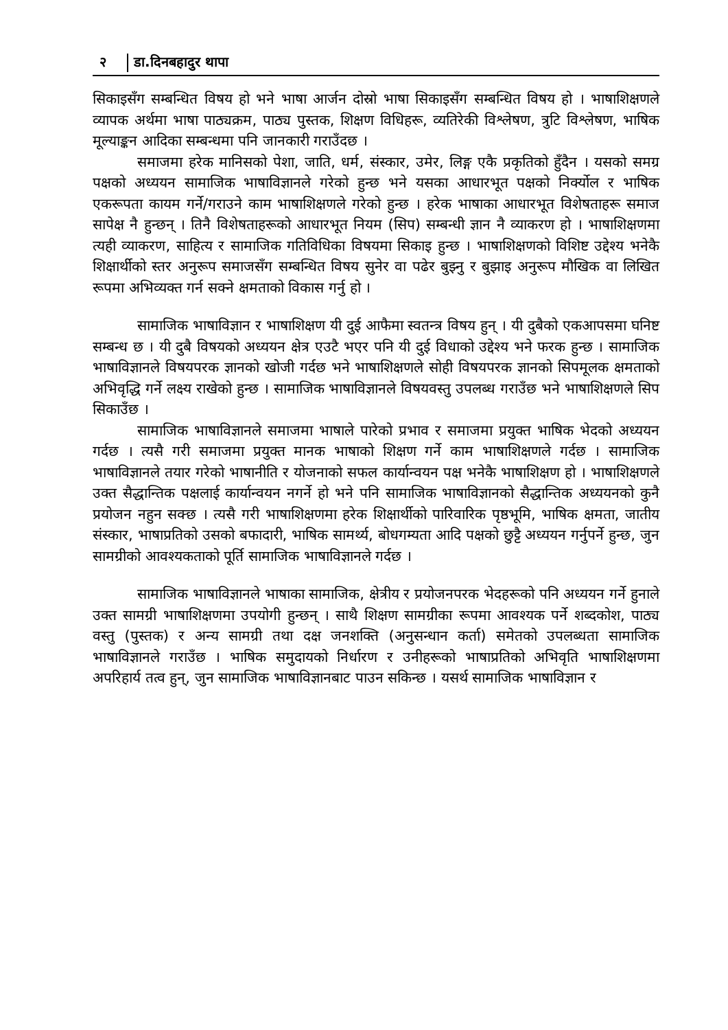२ डा.दिनबहादुर थापा
सिकाइसँग सम्बन्धित विषय हो भने भाषा आर्जन दोस्रो भाषा सिकाइसँग सम्बन्धित विषय हो । भाषाशिक्षणले व्यापक अर्थमा भाषा पाठ्यक्रम, पाठ्य पुस्तक, शिक्षण विधिहरू, व्यतिरेकी विश्लेषण, त्रुटि विश्लेषण, भाषिक मूल्याङ्कन आदिका सम्बन्धमा पनि जानकारी गराउँदछ ।
समाजमा हरेक मानिसको पेशा, जाति, धर्म, संस्कार, उमेर, लिङ्ग एकै प्रकृतिको हुँदैन । यसको समग्र पक्षको अध्ययन सामाजिक भाषाविज्ञानले गरेको हुन्छ भने यसका आधारभूत पक्षको निर्क्योल र भाषिक एकरूपता कायम गर्ने/गराउने काम भाषाशिक्षणले गरेको हुन्छ । हरेक भाषाका आधारभूत विशेषताहरू समाज सापेक्ष नै हुन्छन् । तिनै विशेषताहरूको आधारभूत नियम (सिप) सम्बन्धी ज्ञान नै व्याकरण हो । भाषाशिक्षणमा त्यही व्याकरण, साहित्य र सामाजिक गतिविधिका विषयमा सिकाइ हुन्छ । भाषाशिक्षणको विशिष्ट उद्देश्य भनेकै शिक्षार्थीको स्तर अनुरूप समाजसँग सम्बन्धित विषय सुनेर वा पढेर बुझ्नु र बुझाइ अनुरूप मौखिक वा लिखित रूपमा अभिव्यक्त गर्न सक्ने क्षमताको विकास गर्नु हो ।
सामाजिक भाषाविज्ञान र भाषाशिक्षण यी दुई आफैमा स्वतन्त्र विषय हुन् । यी दुबैको एकआपसमा घनिष्ट सम्बन्ध छ । यी दुबै विषयको अध्ययन क्षेत्र एउटै भएर पनि यी दुई विधाको उद्देश्य भने फरक हुन्छ । सामाजिक भाषाविज्ञानले विषयपरक ज्ञानको खोजी गर्दछ भने भाषाशिक्षणले सोही विषयपरक ज्ञानको सिपमूलक क्षमताको अभिवृद्धि गर्ने लक्ष्य राखेको हुन्छ । सामाजिक भाषाविज्ञानले विषयवस्तु उपलब्ध गराउँछ भने भाषाशिक्षणले सिप सिकाउँछ ।
सामाजिक भाषाविज्ञानले समाजमा भाषाले पारेको प्रभाव र समाजमा प्रयुक्त भाषिक भेदको अध्ययन गर्दछ । त्यसै गरी समाजमा प्रयुक्त मानक भाषाको शिक्षण गर्ने काम भाषाशिक्षणले गर्दछ । सामाजिक भाषाविज्ञानले तयार गरेको भाषानीति र योजनाको सफल कार्यान्वयन पक्ष भनेकै भाषाशिक्षण हो । भाषाशिक्षणले उक्त सैद्धान्तिक पक्षलाई कार्यान्वयन नगर्ने हो भने पनि सामाजिक भाषाविज्ञानको सैद्धान्तिक अध्ययनको कुनै प्रयोजन नहुन सक्छ । त्यसै गरी भाषाशिक्षणमा हरेक शिक्षार्थीको पारिवारिक पृष्ठभूमि, भाषिक क्षमता, जातीय संस्कार, भाषाप्रतिको उसको बफादारी, भाषिक सामर्थ्य, बोधगम्यता आदि पक्षको छुट्टै अध्ययन गर्नुपर्ने हुन्छ, जुन सामग्रीको आवश्यकताको पूर्ति सामाजिक भाषाविज्ञानले गर्दछ ।
सामाजिक भाषाविज्ञानले भाषाका सामाजिक, क्षेत्रीय र प्रयोजनपरक भेदहरूको पनि अध्ययन गर्ने हुनाले उक्त सामग्री भाषाशिक्षणमा उपयोगी हुन्छन् । साथै शिक्षण सामग्रीका रूपमा आवश्यक पर्ने शब्दकोश, पाठ्य वस्तु (पुस्तक) र अन्य सामग्री तथा दक्ष जनशक्ति (अनुसन्धान कर्ता) समेतको उपलब्धता सामाजिक भाषाविज्ञानले गराउँछ । भाषिक समुदायको निर्धारण र उनीहरूको भाषाप्रतिको अभिवृति भाषाशिक्षणमा अपरिहार्य तत्व हुन्, जुन सामाजिक भाषाविज्ञानबाट पाउन सकिन्छ । यसर्थ सामाजिक भाषाविज्ञान र